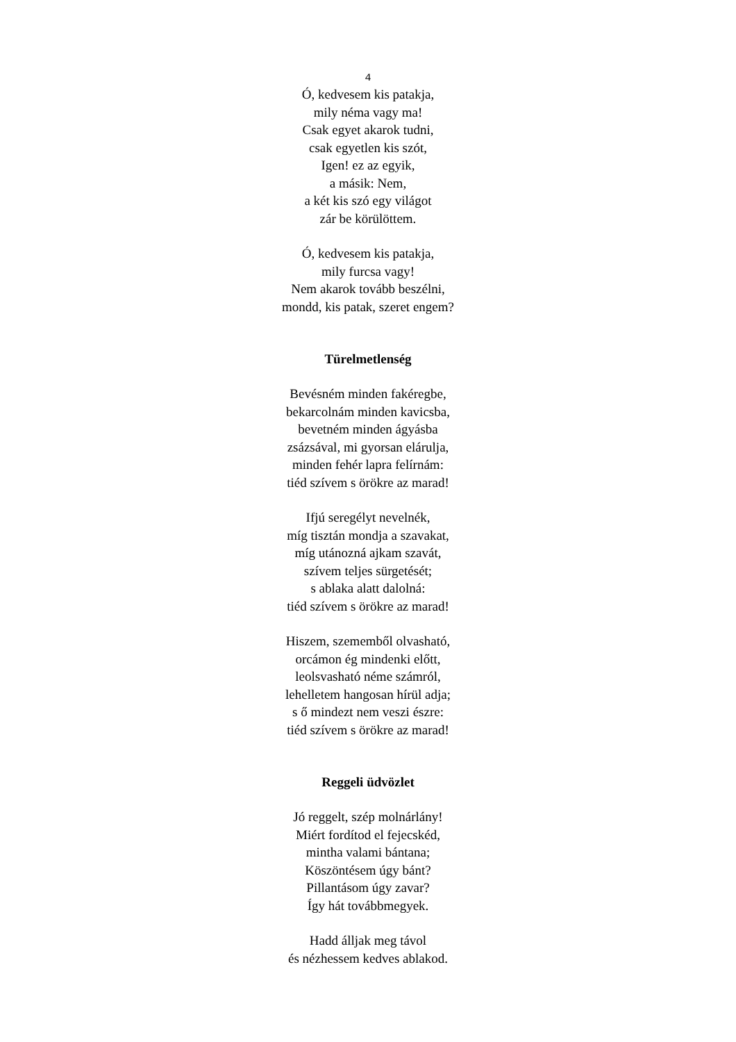4
Ó, kedvesem kis patakja,
mily néma vagy ma!
Csak egyet akarok tudni,
csak egyetlen kis szót,
Igen! ez az egyik,
a másik: Nem,
a két kis szó egy világot
zár be körülöttem.
Ó, kedvesem kis patakja,
mily furcsa vagy!
Nem akarok tovább beszélni,
mondd, kis patak, szeret engem?
Türelmetlenség
Bevésném minden fakéregbe,
bekarcolnám minden kavicsba,
bevetném minden ágyásba
zsázsával, mi gyorsan elárulja,
minden fehér lapra felírnám:
tiéd szívem s örökre az marad!
Ifjú seregélyt nevelnék,
míg tisztán mondja a szavakat,
míg utánozná ajkam szavát,
szívem teljes sürgetését;
s ablaka alatt dalolná:
tiéd szívem s örökre az marad!
Hiszem, szememből olvasható,
orcámon ég mindenki előtt,
leolsvasható néme számról,
lehelletem hangosan hírül adja;
s ő mindezt nem veszi észre:
tiéd szívem s örökre az marad!
Reggeli üdvözlet
Jó reggelt, szép molnárlány!
Miért fordítod el fejecskéd,
mintha valami bántana;
Köszöntésem úgy bánt?
Pillantásom úgy zavar?
Így hát továbbmegyek.
Hadd álljak meg távol
és nézhessem kedves ablakod.